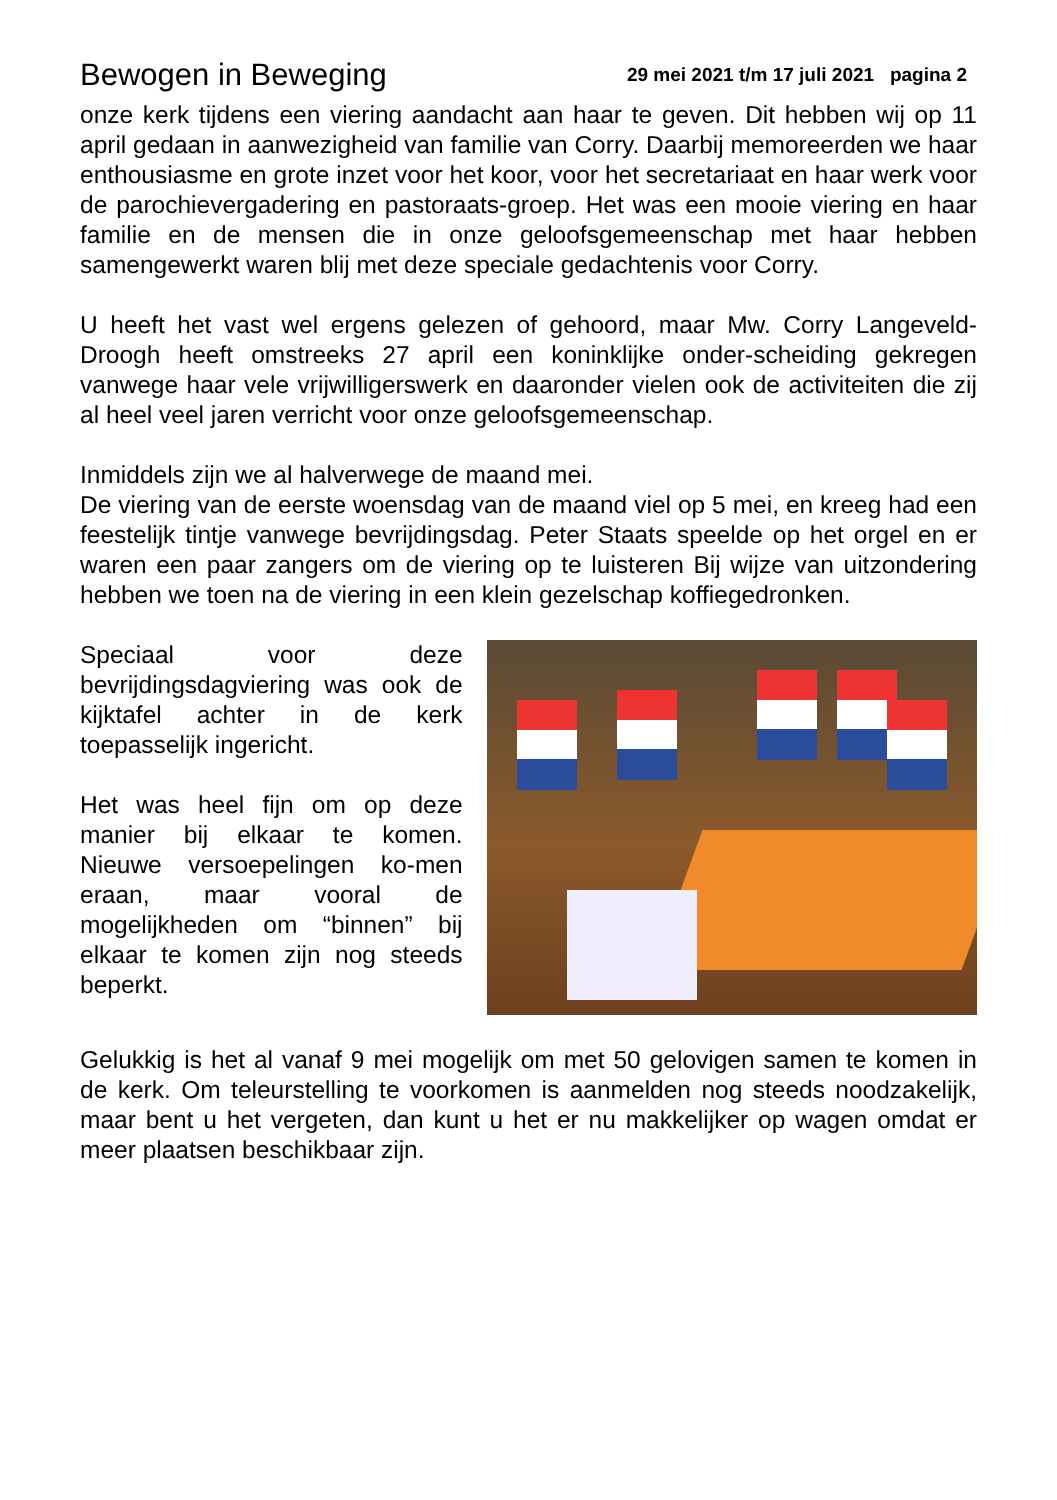Bewogen in Beweging 29 mei 2021 t/m 17 juli 2021 pagina 2
onze kerk tijdens een viering aandacht aan haar te geven. Dit hebben wij op 11 april gedaan in aanwezigheid van familie van Corry. Daarbij memoreerden we haar enthousiasme en grote inzet voor het koor, voor het secretariaat en haar werk voor de parochievergadering en pastoraats-groep. Het was een mooie viering en haar familie en de mensen die in onze geloofsgemeenschap met haar hebben samengewerkt waren blij met deze speciale gedachtenis voor Corry.
U heeft het vast wel ergens gelezen of gehoord, maar Mw. Corry Langeveld-Droogh heeft omstreeks 27 april een koninklijke onder-scheiding gekregen vanwege haar vele vrijwilligerswerk en daaronder vielen ook de activiteiten die zij al heel veel jaren verricht voor onze geloofsgemeenschap.
Inmiddels zijn we al halverwege de maand mei.
De viering van de eerste woensdag van de maand viel op 5 mei, en kreeg had een feestelijk tintje vanwege bevrijdingsdag. Peter Staats speelde op het orgel en er waren een paar zangers om de viering op te luisteren Bij wijze van uitzondering hebben we toen na de viering in een klein gezelschap koffiegedronken.
Speciaal voor deze bevrijdingsdagviering was ook de kijktafel achter in de kerk toepasselijk ingericht.
Het was heel fijn om op deze manier bij elkaar te komen. Nieuwe versoepelingen ko-men eraan, maar vooral de mogelijkheden om “binnen” bij elkaar te komen zijn nog steeds beperkt.
Gelukkig is het al vanaf 9 mei mogelijk om met 50 gelovigen samen te komen in de kerk. Om teleurstelling te voorkomen is aanmelden nog steeds noodzakelijk, maar bent u het vergeten, dan kunt u het er nu makkelijker op wagen omdat er meer plaatsen beschikbaar zijn.